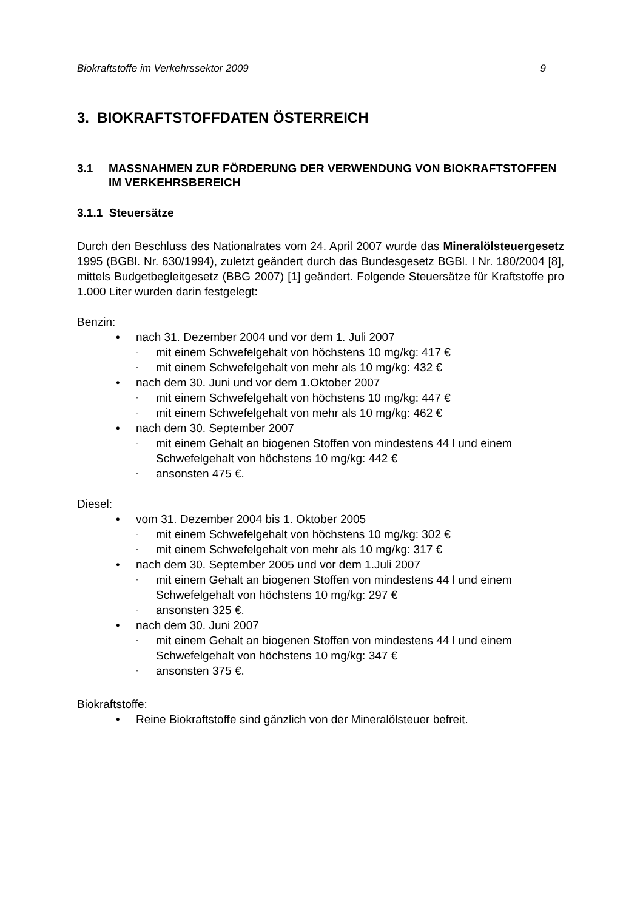Biokraftstoffe im Verkehrssektor 2009 9
3. BIOKRAFTSTOFFDATEN ÖSTERREICH
3.1 MASSNAHMEN ZUR FÖRDERUNG DER VERWENDUNG VON BIOKRAFTSTOFFEN IM VERKEHRSBEREICH
3.1.1 Steuersätze
Durch den Beschluss des Nationalrates vom 24. April 2007 wurde das Mineralöl­steuergesetz 1995 (BGBl. Nr. 630/1994), zuletzt geändert durch das Bundesgesetz BGBl. I Nr. 180/2004 [8], mittels Budgetbegleitgesetz (BBG 2007) [1] geändert. Fol­gende Steuersätze für Kraftstoffe pro 1.000 Liter wurden darin festgelegt:
Benzin:
• nach 31. Dezember 2004 und vor dem 1. Juli 2007
- mit einem Schwefelgehalt von höchstens 10 mg/kg: 417 €
- mit einem Schwefelgehalt von mehr als 10 mg/kg: 432 €
• nach dem 30. Juni und vor dem 1.Oktober 2007
- mit einem Schwefelgehalt von höchstens 10 mg/kg: 447 €
- mit einem Schwefelgehalt von mehr als 10 mg/kg: 462 €
• nach dem 30. September 2007
- mit einem Gehalt an biogenen Stoffen von mindestens 44 l und einem Schwefelgehalt von höchstens 10 mg/kg: 442 €
- ansonsten 475 €.
Diesel:
• vom 31. Dezember 2004 bis 1. Oktober 2005
- mit einem Schwefelgehalt von höchstens 10 mg/kg: 302 €
- mit einem Schwefelgehalt von mehr als 10 mg/kg: 317 €
• nach dem 30. September 2005 und vor dem 1.Juli 2007
- mit einem Gehalt an biogenen Stoffen von mindestens 44 l und einem Schwefelgehalt von höchstens 10 mg/kg: 297 €
- ansonsten 325 €.
• nach dem 30. Juni 2007
- mit einem Gehalt an biogenen Stoffen von mindestens 44 l und einem Schwefelgehalt von höchstens 10 mg/kg: 347 €
- ansonsten 375 €.
Biokraftstoffe:
• Reine Biokraftstoffe sind gänzlich von der Mineralölsteuer befreit.